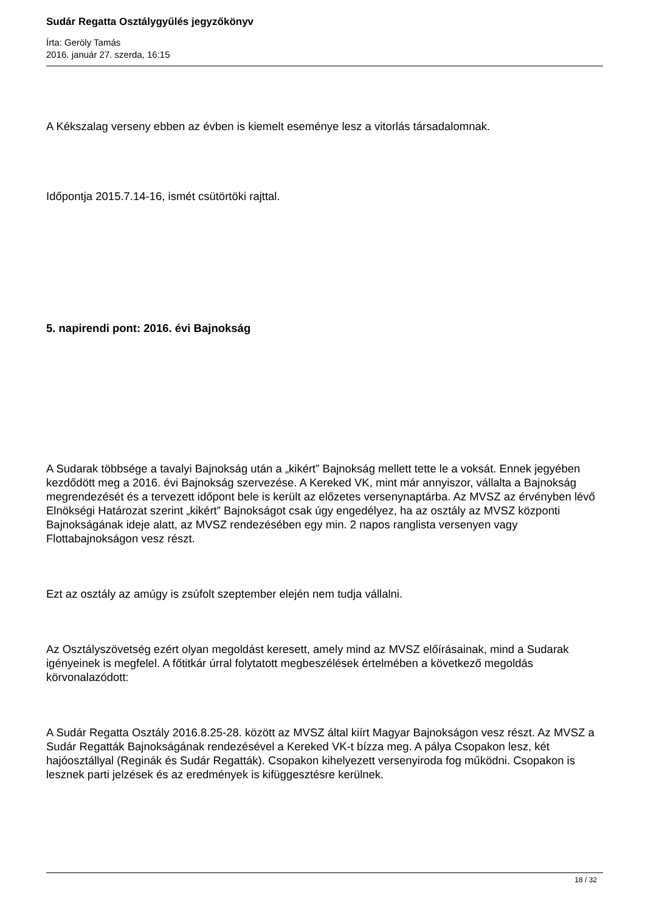Sudár Regatta Osztálygyűlés jegyzőkönyv
Írta: Geröly Tamás
2016. január 27. szerda, 16:15
A Kékszalag verseny ebben az évben is kiemelt eseménye lesz a vitorlás társadalomnak.
Időpontja 2015.7.14-16, ismét csütörtöki rajttal.
5. napirendi pont: 2016. évi Bajnokság
A Sudarak többsége a tavalyi Bajnokság után a „kikért” Bajnokság mellett tette le a voksát. Ennek jegyében kezdődött meg a 2016. évi Bajnokság szervezése. A Kereked VK, mint már annyiszor, vállalta a Bajnokság megrendezését és a tervezett időpont bele is került az előzetes versenynaptárba. Az MVSZ az érvényben lévő Elnökségi Határozat szerint „kikért” Bajnokságot csak úgy engedélyez, ha az osztály az MVSZ központi Bajnokságának ideje alatt, az MVSZ rendezésében egy min. 2 napos ranglista versenyen vagy Flottabajnokságon vesz részt.
Ezt az osztály az amúgy is zsúfolt szeptember elején nem tudja vállalni.
Az Osztályszövetség ezért olyan megoldást keresett, amely mind az MVSZ előírásainak, mind a Sudarak igényeinek is megfelel. A főtitkár úrral folytatott megbeszélések értelmében a következő megoldás körvonalazódott:
A Sudár Regatta Osztály 2016.8.25-28. között az MVSZ által kiírt Magyar Bajnokságon vesz részt. Az MVSZ a Sudár Regatták Bajnokságának rendezésével a Kereked VK-t bízza meg. A pálya Csopakon lesz, két hajóosztállyal (Reginák és Sudár Regatták). Csopakon kihelyezett versenyiroda fog működni. Csopakon is lesznek parti jelzések és az eredmények is kifüggesztésre kerülnek.
18 / 32